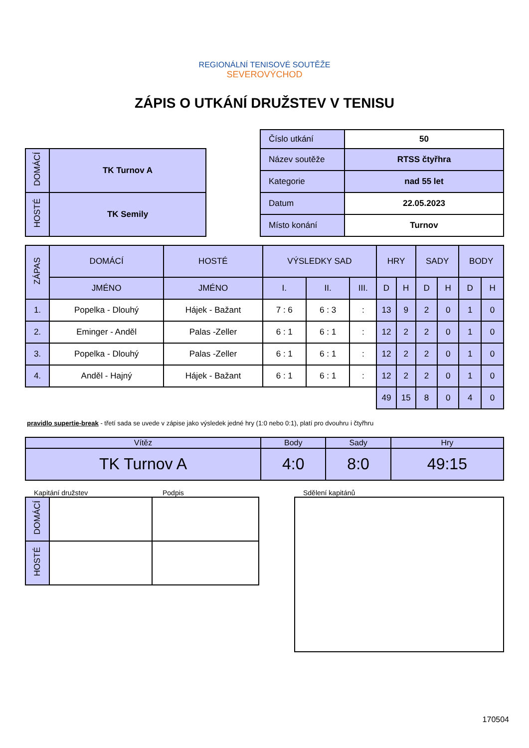REGIONÁLNÍ TENISOVÉ SOUTĚŽE
SEVEROVÝCHOD
ZÁPIS O UTKÁNÍ DRUŽSTEV V TENISU
| DOMÁCÍ | TK Turnov A |
| HOSTÉ | TK Semily |
| Číslo utkání | 50 |
| Název soutěže | RTSS čtyřhra |
| Kategorie | nad 55 let |
| Datum | 22.05.2023 |
| Místo konání | Turnov |
| ZÁPAS | DOMÁCÍ | HOSTÉ | VÝSLEDKY SAD | | | HRY | | SADY | | BODY | |
| --- | --- | --- | --- | --- | --- | --- | --- | --- | --- | --- | --- |
| | JMÉNO | JMÉNO | I. | II. | III. | D | H | D | H | D | H |
| 1. | Popelka - Dlouhý | Hájek - Bažant | 7 : 6 | 6 : 3 | : | 13 | 9 | 2 | 0 | 1 | 0 |
| 2. | Eminger - Anděl | Palas -Zeller | 6 : 1 | 6 : 1 | : | 12 | 2 | 2 | 0 | 1 | 0 |
| 3. | Popelka - Dlouhý | Palas -Zeller | 6 : 1 | 6 : 1 | : | 12 | 2 | 2 | 0 | 1 | 0 |
| 4. | Anděl - Hajný | Hájek - Bažant | 6 : 1 | 6 : 1 | : | 12 | 2 | 2 | 0 | 1 | 0 |
| | | | | | | 49 | 15 | 8 | 0 | 4 | 0 |
pravidlo supertie-break - třetí sada se uvede v zápise jako výsledek jedné hry (1:0 nebo 0:1), platí pro dvouhru i čtyřhru
| Vítěz | Body | Sady | Hry |
| TK Turnov A | 4:0 | 8:0 | 49:15 |
Kapitání družstev Podpis
| DOMÁCÍ | | |
| HOSTÉ | | |
Sdělení kapitánů
170504